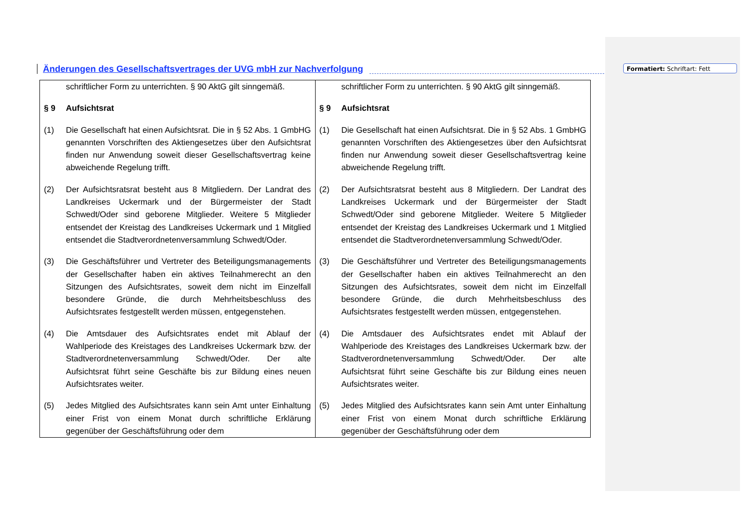Änderungen des Gesellschaftsvertrages der UVG mbH zur Nachverfolgung
Formatiert: Schriftart: Fett
| schriftlicher Form zu unterrichten. § 90 AktG gilt sinngemäß. § 9 Aufsichtsrat (1) Die Gesellschaft hat einen Aufsichtsrat. Die in § 52 Abs. 1 GmbHG genannten Vorschriften des Aktiengesetzes über den Aufsichtsrat finden nur Anwendung soweit dieser Gesellschaftsvertrag keine abweichende Regelung trifft. (2) Der Aufsichtsratsrat besteht aus 8 Mitgliedern. Der Landrat des Landkreises Uckermark und der Bürgermeister der Stadt Schwedt/Oder sind geborene Mitglieder. Weitere 5 Mitglieder entsendet der Kreistag des Landkreises Uckermark und 1 Mitglied entsendet die Stadtverordnetenversammlung Schwedt/Oder. (3) Die Geschäftsführer und Vertreter des Beteiligungsmanagements der Gesellschafter haben ein aktives Teilnahmerecht an den Sitzungen des Aufsichtsrates, soweit dem nicht im Einzelfall besondere Gründe, die durch Mehrheitsbeschluss des Aufsichtsrates festgestellt werden müssen, entgegenstehen. (4) Die Amtsdauer des Aufsichtsrates endet mit Ablauf der Wahlperiode des Kreistages des Landkreises Uckermark bzw. der Stadtverordnetenversammlung Schwedt/Oder. Der alte Aufsichtsrat führt seine Geschäfte bis zur Bildung eines neuen Aufsichtsrates weiter. (5) Jedes Mitglied des Aufsichtsrates kann sein Amt unter Einhaltung einer Frist von einem Monat durch schriftliche Erklärung gegenüber der Geschäftsführung oder dem | schriftlicher Form zu unterrichten. § 90 AktG gilt sinngemäß. § 9 Aufsichtsrat (1) Die Gesellschaft hat einen Aufsichtsrat. Die in § 52 Abs. 1 GmbHG genannten Vorschriften des Aktiengesetzes über den Aufsichtsrat finden nur Anwendung soweit dieser Gesellschaftsvertrag keine abweichende Regelung trifft. (2) Der Aufsichtsratsrat besteht aus 8 Mitgliedern. Der Landrat des Landkreises Uckermark und der Bürgermeister der Stadt Schwedt/Oder sind geborene Mitglieder. Weitere 5 Mitglieder entsendet der Kreistag des Landkreises Uckermark und 1 Mitglied entsendet die Stadtverordnetenversammlung Schwedt/Oder. (3) Die Geschäftsführer und Vertreter des Beteiligungsmanagements der Gesellschafter haben ein aktives Teilnahmerecht an den Sitzungen des Aufsichtsrates, soweit dem nicht im Einzelfall besondere Gründe, die durch Mehrheitsbeschluss des Aufsichtsrates festgestellt werden müssen, entgegenstehen. (4) Die Amtsdauer des Aufsichtsrates endet mit Ablauf der Wahlperiode des Kreistages des Landkreises Uckermark bzw. der Stadtverordnetenversammlung Schwedt/Oder. Der alte Aufsichtsrat führt seine Geschäfte bis zur Bildung eines neuen Aufsichtsrates weiter. (5) Jedes Mitglied des Aufsichtsrates kann sein Amt unter Einhaltung einer Frist von einem Monat durch schriftliche Erklärung gegenüber der Geschäftsführung oder dem |